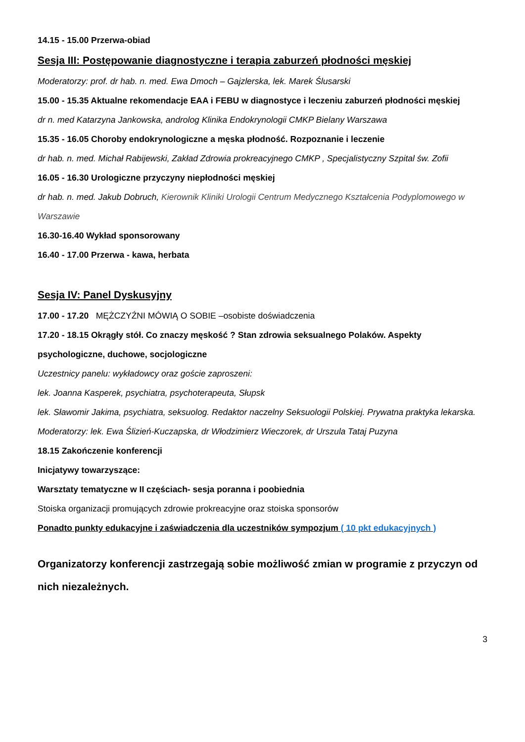14.15 - 15.00 Przerwa-obiad
Sesja III: Postępowanie diagnostyczne i terapia zaburzeń płodności męskiej
Moderatorzy: prof. dr hab. n. med. Ewa Dmoch – Gajzlerska, lek. Marek Ślusarski
15.00 - 15.35 Aktualne rekomendacje EAA i FEBU w diagnostyce i leczeniu zaburzeń płodności męskiej
dr n. med Katarzyna Jankowska, androlog Klinika Endokrynologii CMKP Bielany Warszawa
15.35 - 16.05 Choroby endokrynologiczne a męska płodność. Rozpoznanie i leczenie
dr hab. n. med. Michał Rabijewski, Zakład Zdrowia prokreacyjnego CMKP , Specjalistyczny Szpital św. Zofii
16.05 - 16.30 Urologiczne przyczyny niepłodności męskiej
dr hab. n. med. Jakub Dobruch, Kierownik Kliniki Urologii Centrum Medycznego Kształcenia Podyplomowego w Warszawie
16.30-16.40 Wykład sponsorowany
16.40 - 17.00 Przerwa - kawa, herbata
Sesja IV: Panel Dyskusyjny
17.00 - 17.20 MĘŻCZYŹNI MÓWIĄ O SOBIE –osobiste doświadczenia
17.20 - 18.15 Okrągły stół. Co znaczy męskość ? Stan zdrowia seksualnego Polaków. Aspekty psychologiczne, duchowe, socjologiczne
Uczestnicy panelu: wykładowcy oraz goście zaproszeni:
lek. Joanna Kasperek, psychiatra, psychoterapeuta, Słupsk
lek. Sławomir Jakima, psychiatra, seksuolog. Redaktor naczelny Seksuologii Polskiej. Prywatna praktyka lekarska.
Moderatorzy: lek. Ewa Ślizień-Kuczapska, dr Włodzimierz Wieczorek, dr Urszula Tataj Puzyna
18.15 Zakończenie konferencji
Inicjatywy towarzyszące:
Warsztaty tematyczne w II częściach- sesja poranna i poobiednia
Stoiska organizacji promujących zdrowie prokreacyjne oraz stoiska sponsorów
Ponadto punkty edukacyjne i zaświadczenia dla uczestników sympozjum ( 10 pkt edukacyjnych )
Organizatorzy konferencji zastrzegają sobie możliwość zmian w programie z przyczyn od nich niezależnych.
3